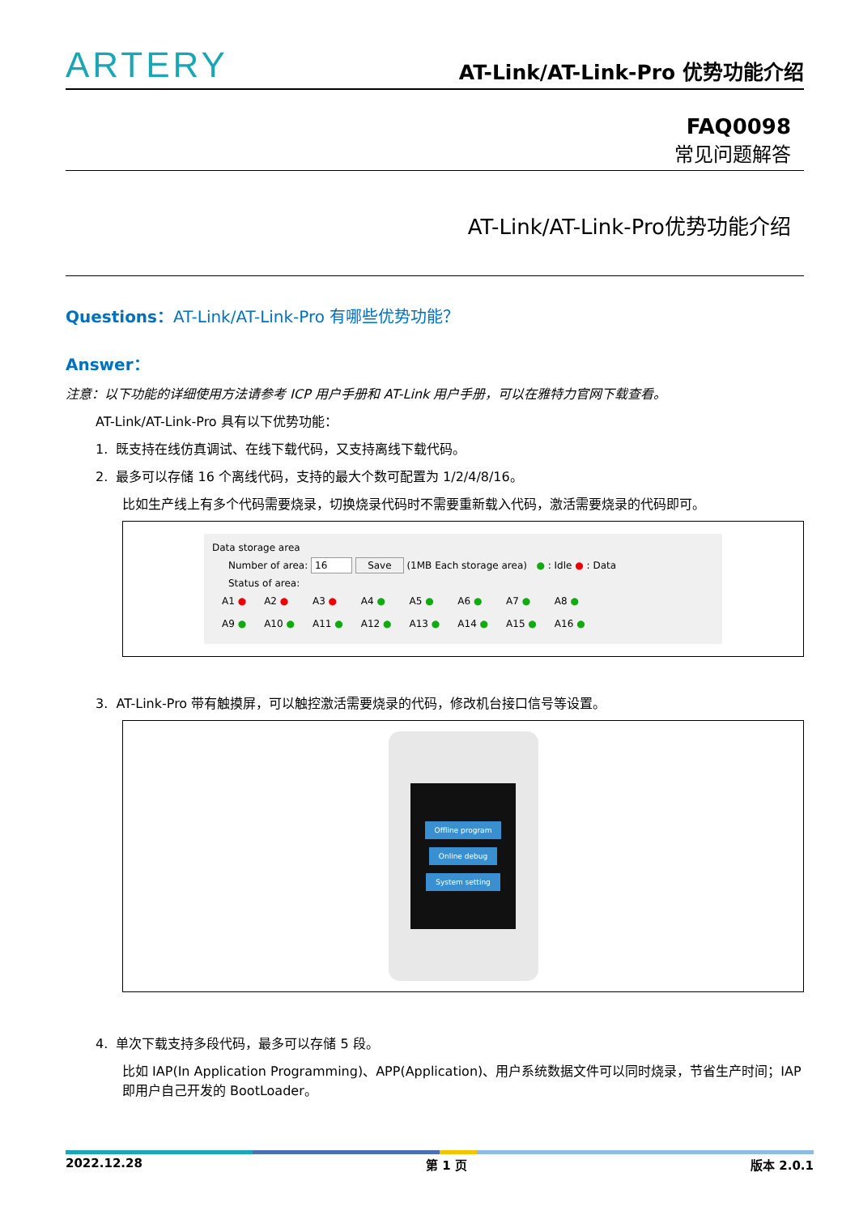ARTERY
AT-Link/AT-Link-Pro 优势功能介绍
FAQ0098
常见问题解答
AT-Link/AT-Link-Pro优势功能介绍
Questions：AT-Link/AT-Link-Pro 有哪些优势功能？
Answer：
注意：以下功能的详细使用方法请参考 ICP 用户手册和 AT-Link 用户手册，可以在雅特力官网下载查看。
AT-Link/AT-Link-Pro 具有以下优势功能：
1. 既支持在线仿真调试、在线下载代码，又支持离线下载代码。
2. 最多可以存储 16 个离线代码，支持的最大个数可配置为 1/2/4/8/16。
比如生产线上有多个代码需要烧录，切换烧录代码时不需要重新载入代码，激活需要烧录的代码即可。
Data storage area
Number of area: 16 Save (1MB Each storage area) ● : Idle ● : Data
Status of area:
| A1 ● | A2 ● | A3 ● | A4 ● | A5 ● | A6 ● | A7 ● | A8 ● |
| A9 ● | A10 ● | A11 ● | A12 ● | A13 ● | A14 ● | A15 ● | A16 ● |
3. AT-Link-Pro 带有触摸屏，可以触控激活需要烧录的代码，修改机台接口信号等设置。
Offline program
Online debug
System setting
4. 单次下载支持多段代码，最多可以存储 5 段。
比如 IAP(In Application Programming)、APP(Application)、用户系统数据文件可以同时烧录，节省生产时间；IAP 即用户自己开发的 BootLoader。
2022.12.28 第 1 页 版本 2.0.1